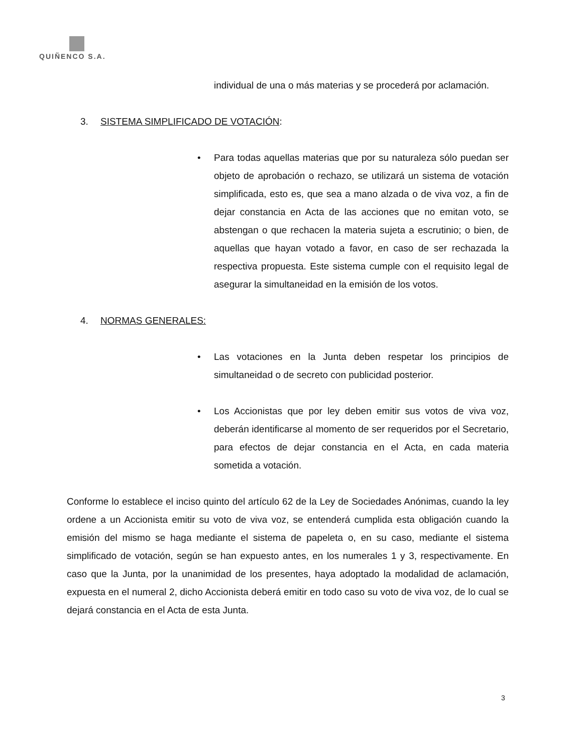QUIÑENCO S.A.
individual de una o más materias y se procederá por aclamación.
3. SISTEMA SIMPLIFICADO DE VOTACIÓN:
• Para todas aquellas materias que por su naturaleza sólo puedan ser objeto de aprobación o rechazo, se utilizará un sistema de votación simplificada, esto es, que sea a mano alzada o de viva voz, a fin de dejar constancia en Acta de las acciones que no emitan voto, se abstengan o que rechacen la materia sujeta a escrutinio; o bien, de aquellas que hayan votado a favor, en caso de ser rechazada la respectiva propuesta. Este sistema cumple con el requisito legal de asegurar la simultaneidad en la emisión de los votos.
4. NORMAS GENERALES:
• Las votaciones en la Junta deben respetar los principios de simultaneidad o de secreto con publicidad posterior.
• Los Accionistas que por ley deben emitir sus votos de viva voz, deberán identificarse al momento de ser requeridos por el Secretario, para efectos de dejar constancia en el Acta, en cada materia sometida a votación.
Conforme lo establece el inciso quinto del artículo 62 de la Ley de Sociedades Anónimas, cuando la ley ordene a un Accionista emitir su voto de viva voz, se entenderá cumplida esta obligación cuando la emisión del mismo se haga mediante el sistema de papeleta o, en su caso, mediante el sistema simplificado de votación, según se han expuesto antes, en los numerales 1 y 3, respectivamente. En caso que la Junta, por la unanimidad de los presentes, haya adoptado la modalidad de aclamación, expuesta en el numeral 2, dicho Accionista deberá emitir en todo caso su voto de viva voz, de lo cual se dejará constancia en el Acta de esta Junta.
3